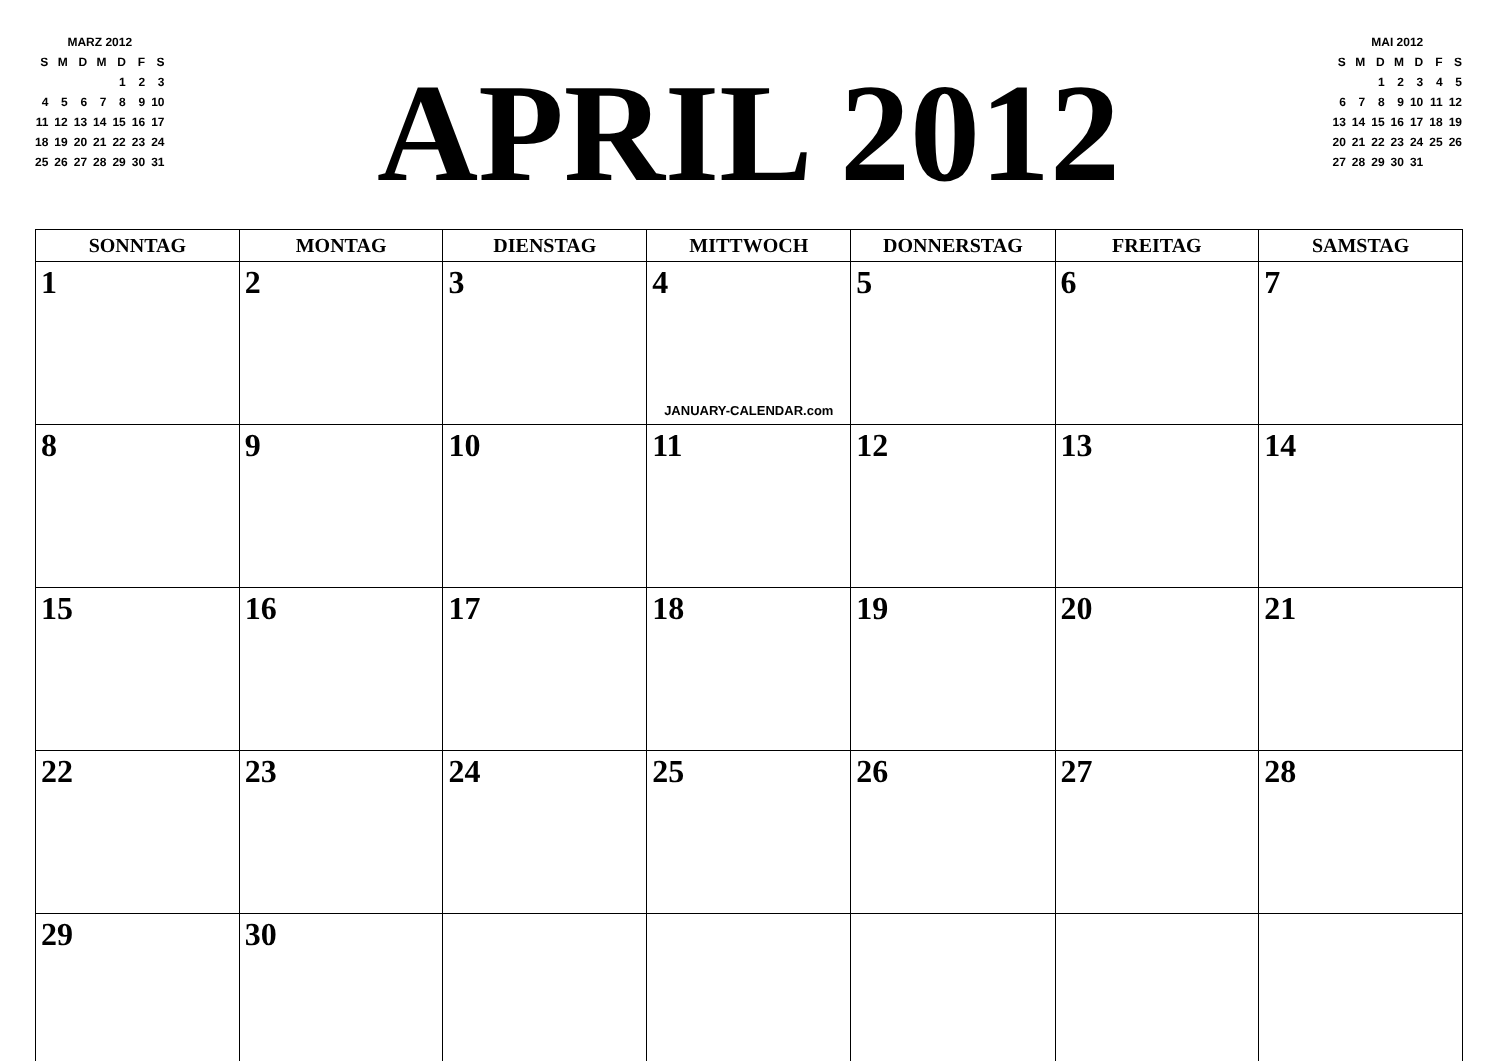MARZ 2012
| S | M | D | M | D | F | S |
| | | | | 1 | 2 | 3 |
| 4 | 5 | 6 | 7 | 8 | 9 | 10 |
| 11 | 12 | 13 | 14 | 15 | 16 | 17 |
| 18 | 19 | 20 | 21 | 22 | 23 | 24 |
| 25 | 26 | 27 | 28 | 29 | 30 | 31 |
APRIL 2012
MAI 2012
| S | M | D | M | D | F | S |
| | | 1 | 2 | 3 | 4 | 5 |
| 6 | 7 | 8 | 9 | 10 | 11 | 12 |
| 13 | 14 | 15 | 16 | 17 | 18 | 19 |
| 20 | 21 | 22 | 23 | 24 | 25 | 26 |
| 27 | 28 | 29 | 30 | 31 | | |
| SONNTAG | MONTAG | DIENSTAG | MITTWOCH | DONNERSTAG | FREITAG | SAMSTAG |
| --- | --- | --- | --- | --- | --- | --- |
| 1 | 2 | 3 | 4 JANUARY-CALENDAR.com | 5 | 6 | 7 |
| 8 | 9 | 10 | 11 | 12 | 13 | 14 |
| 15 | 16 | 17 | 18 | 19 | 20 | 21 |
| 22 | 23 | 24 | 25 | 26 | 27 | 28 |
| 29 | 30 | | | | | |